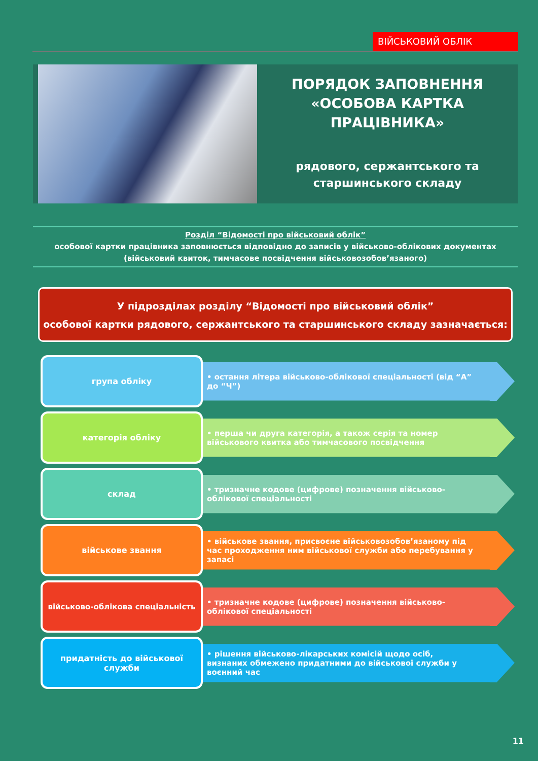ВІЙСЬКОВИЙ ОБЛІК
ПОРЯДОК ЗАПОВНЕННЯ «ОСОБОВА КАРТКА ПРАЦІВНИКА»
рядового, сержантського та старшинського складу
Розділ “Відомості про військовий облік”
особової картки працівника заповнюється відповідно до записів у військово-облікових документах
(військовий квиток, тимчасове посвідчення військовозобов’язаного)
У підрозділах розділу “Відомості про військовий облік”
особової картки рядового, сержантського та старшинського складу зазначається:
група обліку
• остання літера військово-облікової спеціальності (від “А” до “Ч”)
категорія обліку
• перша чи друга категорія, а також серія та номер військового квитка або тимчасового посвідчення
склад
• тризначне кодове (цифрове) позначення військово-облікової спеціальності
військове звання
• військове звання, присвоєне військовозобов’язаному під час проходження ним військової служби або перебування у запасі
військово-облікова спеціальність
• тризначне кодове (цифрове) позначення військово-облікової спеціальності
придатність до військової служби
• рішення військово-лікарських комісій щодо осіб, визнаних обмежено придатними до військової служби у воєнний час
11